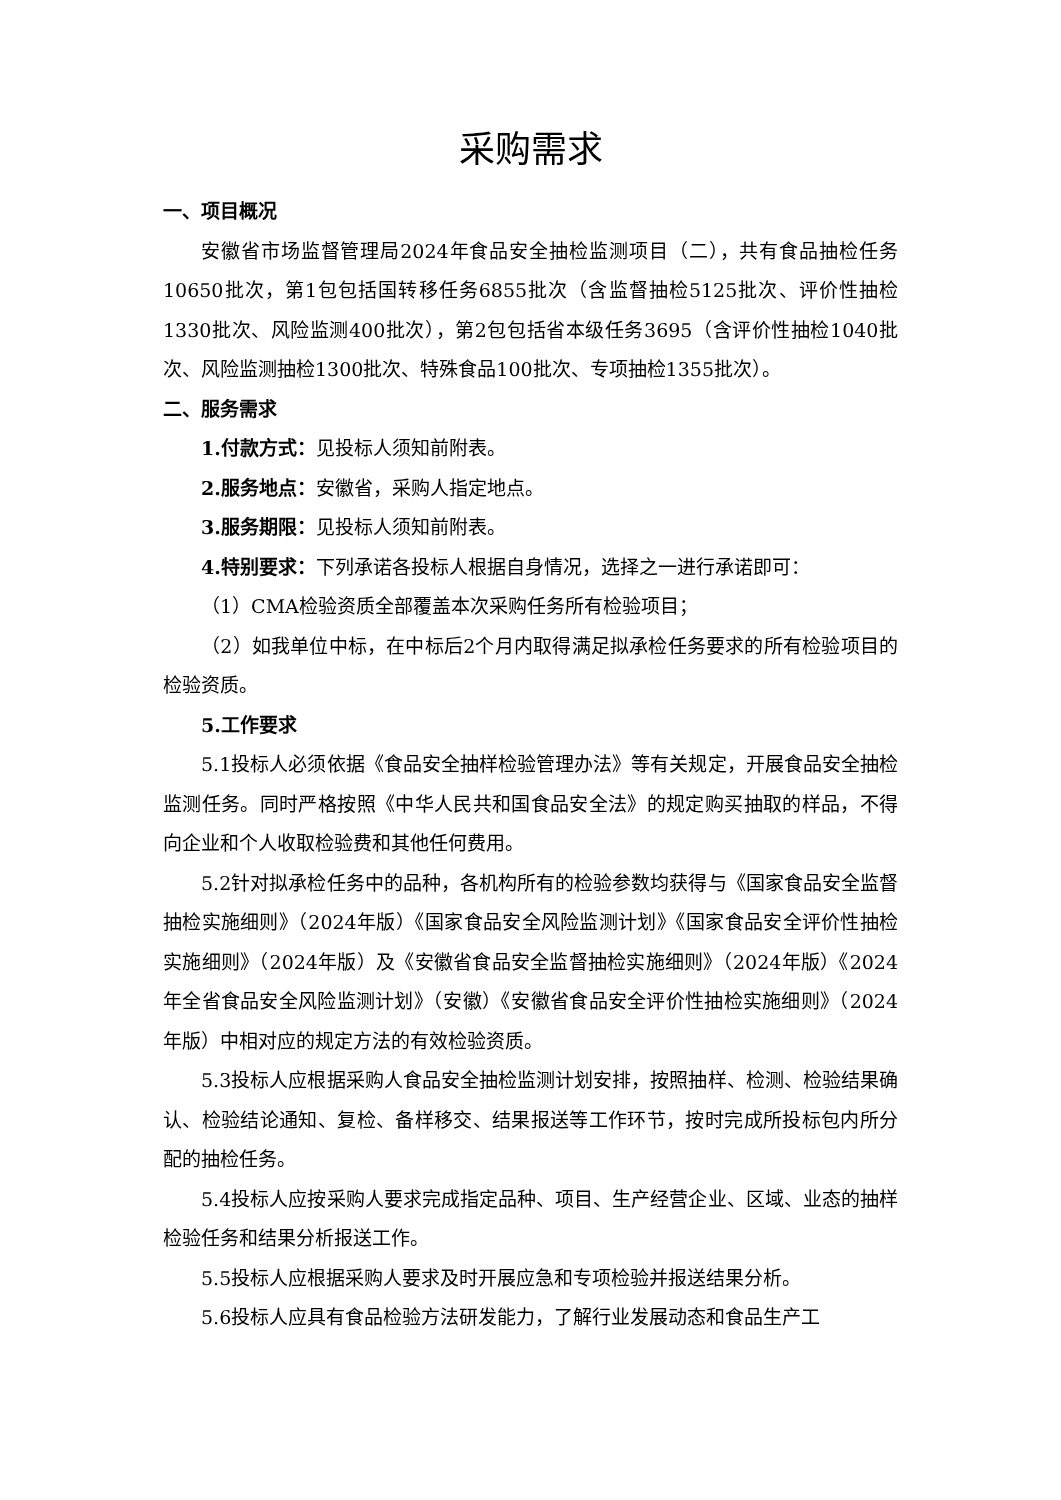采购需求
一、项目概况
安徽省市场监督管理局2024年食品安全抽检监测项目（二），共有食品抽检任务10650批次，第1包包括国转移任务6855批次（含监督抽检5125批次、评价性抽检1330批次、风险监测400批次），第2包包括省本级任务3695（含评价性抽检1040批次、风险监测抽检1300批次、特殊食品100批次、专项抽检1355批次）。
二、服务需求
1.付款方式：见投标人须知前附表。
2.服务地点：安徽省，采购人指定地点。
3.服务期限：见投标人须知前附表。
4.特别要求：下列承诺各投标人根据自身情况，选择之一进行承诺即可：
（1）CMA检验资质全部覆盖本次采购任务所有检验项目；
（2）如我单位中标，在中标后2个月内取得满足拟承检任务要求的所有检验项目的检验资质。
5.工作要求
5.1投标人必须依据《食品安全抽样检验管理办法》等有关规定，开展食品安全抽检监测任务。同时严格按照《中华人民共和国食品安全法》的规定购买抽取的样品，不得向企业和个人收取检验费和其他任何费用。
5.2针对拟承检任务中的品种，各机构所有的检验参数均获得与《国家食品安全监督抽检实施细则》（2024年版）《国家食品安全风险监测计划》《国家食品安全评价性抽检实施细则》（2024年版）及《安徽省食品安全监督抽检实施细则》（2024年版）《2024年全省食品安全风险监测计划》（安徽）《安徽省食品安全评价性抽检实施细则》（2024年版）中相对应的规定方法的有效检验资质。
5.3投标人应根据采购人食品安全抽检监测计划安排，按照抽样、检测、检验结果确认、检验结论通知、复检、备样移交、结果报送等工作环节，按时完成所投标包内所分配的抽检任务。
5.4投标人应按采购人要求完成指定品种、项目、生产经营企业、区域、业态的抽样检验任务和结果分析报送工作。
5.5投标人应根据采购人要求及时开展应急和专项检验并报送结果分析。
5.6投标人应具有食品检验方法研发能力，了解行业发展动态和食品生产工